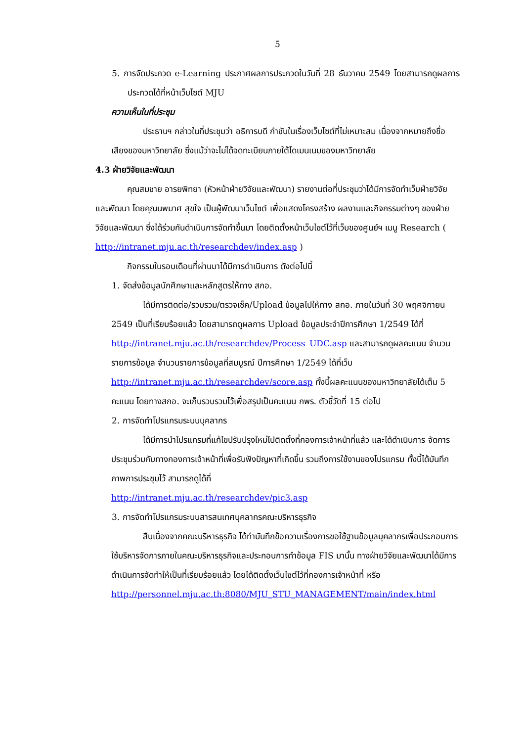5
5. การจัดประกวด e-Learning ประกาศผลการประกวดในวันที่ 28 ธันวาคม 2549 โดยสามารถดูผลการประกวดได้ที่หน้าเว็บไซต์ MJU
ความเห็นในที่ประชุม
ประธานฯ กล่าวในที่ประชุมว่า อธิการบดี กำชับในเรื่องเว็บไซต์ที่ไม่เหมาะสม เนื่องจากหมายถึงชื่อเสียงของมหาวิทยาลัย ซึ่งแม้ว่าจะไม่ได้จดทะเบียนภายใต้โดเมนเนมของมหาวิทยาลัย
4.3 ฝ่ายวิจัยและพัฒนา
คุณสมชาย อารยพิทยา (หัวหน้าฝ่ายวิจัยและพัฒนา) รายงานต่อที่ประชุมว่าได้มีการจัดทำเว็บฝ่ายวิจัยและพัฒนา โดยคุณนพมาศ สุขใจ เป็นผู้พัฒนาเว็บไซต์ เพื่อแสดงโครงสร้าง ผลงานและกิจกรรมต่างๆ ของฝ่ายวิจัยและพัฒนา ซึ่งได้ร่วมกันดำเนินการจัดทำขึ้นมา โดยติดตั้งหน้าเว็บไซต์ไว้ที่เว็บของศูนย์ฯ เมนู Research ( http://intranet.mju.ac.th/researchdev/index.asp )
กิจกรรมในรอบเดือนที่ผ่านมาได้มีการดำเนินการ ดังต่อไปนี้
1. จัดส่งข้อมูลนักศึกษาและหลักสูตรให้ทาง สกอ.
ได้มีการติดต่อ/รวบรวม/ตรวจเช็ค/Upload ข้อมูลไปให้ทาง สกอ. ภายในวันที่ 30 พฤศจิกายน 2549 เป็นที่เรียบร้อยแล้ว โดยสามารถดูผลการ Upload ข้อมูลประจำปีการศึกษา 1/2549 ได้ที่ http://intranet.mju.ac.th/researchdev/Process_UDC.asp และสามารถดูผลคะแนน จำนวนรายการข้อมูล จำนวนรายการข้อมูลที่สมบูรณ์ ปีการศึกษา 1/2549 ได้ที่เว็บ http://intranet.mju.ac.th/researchdev/score.asp ทั้งนี้ผลคะแนนของมหาวิทยาลัยได้เต็ม 5 คะแนน โดยทางสกอ. จะเก็บรวบรวมไว้เพื่อสรุปเป็นคะแนน กพร. ตัวชี้วัดที่ 15 ต่อไป
2. การจัดทำโปรแกรมระบบบุคลากร
ได้มีการนำโปรแกรมที่แก้ไขปรับปรุงใหม่ไปติดตั้งที่กองการเจ้าหน้าที่แล้ว และได้ดำเนินการ จัดการประชุมร่วมกับทางกองการเจ้าหน้าที่เพื่อรับฟังปัญหาที่เกิดขึ้น รวมถึงการใช้งานของโปรแกรม ทั้งนี้ได้บันทึกภาพการประชุมไว้ สามารถดูได้ที่
http://intranet.mju.ac.th/researchdev/pic3.asp
3. การจัดทำโปรแกรมระบบสารสนเทศบุคลากรคณะบริหารธุรกิจ
สืบเนื่องจากคณะบริหารธุรกิจ ได้ทำบันทึกข้อความเรื่องการขอใช้ฐานข้อมูลบุคลากรเพื่อประกอบการใช้บริหารจัดการภายในคณะบริหารธุรกิจและประกอบการทำข้อมูล FIS มานั้น ทางฝ่ายวิจัยและพัฒนาได้มีการดำเนินการจัดทำให้เป็นที่เรียบร้อยแล้ว โดยได้ติดตั้งเว็บไซต์ไว้ที่กองการเจ้าหน้าที่ หรือ
http://personnel.mju.ac.th:8080/MJU_STU_MANAGEMENT/main/index.html